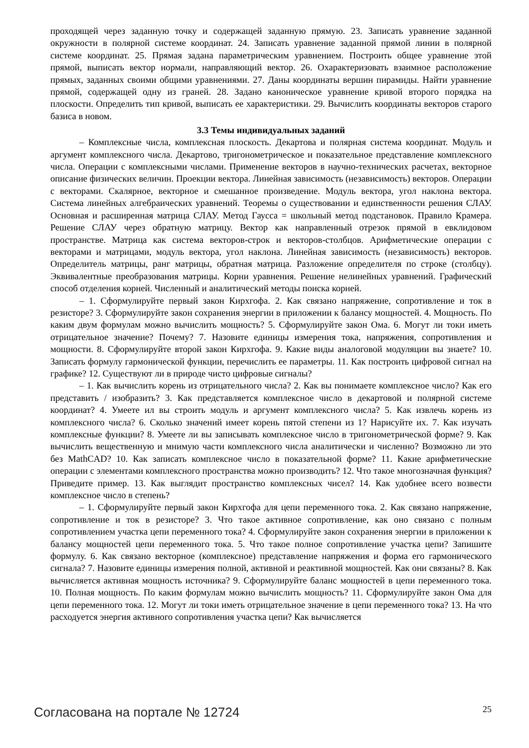проходящей через заданную точку и содержащей заданную прямую. 23. Записать уравнение заданной окружности в полярной системе координат. 24. Записать уравнение заданной прямой линии в полярной системе координат. 25. Прямая задана параметрическим уравнением. Построить общее уравнение этой прямой, выписать вектор нормали, направляющий вектор. 26. Охарактеризовать взаимное расположение прямых, заданных своими общими уравнениями. 27. Даны координаты вершин пирамиды. Найти уравнение прямой, содержащей одну из граней. 28. Задано каноническое уравнение кривой второго порядка на плоскости. Определить тип кривой, выписать ее характеристики. 29. Вычислить координаты векторов старого базиса в новом.
3.3 Темы индивидуальных заданий
– Комплексные числа, комплексная плоскость. Декартова и полярная система координат. Модуль и аргумент комплексного числа. Декартово, тригонометрическое и показательное представление комплексного числа. Операции с комплексными числами. Применение векторов в научно-технических расчетах, векторное описание физических величин. Проекции вектора. Линейная зависимость (независимость) векторов. Операции с векторами. Скалярное, векторное и смешанное произведение. Модуль вектора, угол наклона вектора. Система линейных алгебраических уравнений. Теоремы о существовании и единственности решения СЛАУ. Основная и расширенная матрица СЛАУ. Метод Гаусса = школьный метод подстановок. Правило Крамера. Решение СЛАУ через обратную матрицу. Вектор как направленный отрезок прямой в евклидовом пространстве. Матрица как система векторов-строк и векторов-столбцов. Арифметические операции с векторами и матрицами, модуль вектора, угол наклона. Линейная зависимость (независимость) векторов. Определитель матрицы, ранг матрицы, обратная матрица. Разложение определителя по строке (столбцу). Эквивалентные преобразования матрицы. Корни уравнения. Решение нелинейных уравнений. Графический способ отделения корней. Численный и аналитический методы поиска корней.
– 1. Сформулируйте первый закон Кирхгофа. 2. Как связано напряжение, сопротивление и ток в резисторе? 3. Сформулируйте закон сохранения энергии в приложении к балансу мощностей. 4. Мощность. По каким двум формулам можно вычислить мощность? 5. Сформулируйте закон Ома. 6. Могут ли токи иметь отрицательное значение? Почему? 7. Назовите единицы измерения тока, напряжения, сопротивления и мощности. 8. Сформулируйте второй закон Кирхгофа. 9. Какие виды аналоговой модуляции вы знаете? 10. Записать формулу гармонической функции, перечислить ее параметры. 11. Как построить цифровой сигнал на графике? 12. Существуют ли в природе чисто цифровые сигналы?
– 1. Как вычислить корень из отрицательного числа? 2. Как вы понимаете комплексное число? Как его представить / изобразить? 3. Как представляется комплексное число в декартовой и полярной системе координат? 4. Умеете ил вы строить модуль и аргумент комплексного числа? 5. Как извлечь корень из комплексного числа? 6. Сколько значений имеет корень пятой степени из 1? Нарисуйте их. 7. Как изучать комплексные функции? 8. Умеете ли вы записывать комплексное число в тригонометрической форме? 9. Как вычислить вещественную и мнимую части комплексного числа аналитически и численно? Возможно ли это без MathCAD? 10. Как записать комплексное число в показательной форме? 11. Какие арифметические операции с элементами комплексного пространства можно производить? 12. Что такое многозначная функция? Приведите пример. 13. Как выглядит пространство комплексных чисел? 14. Как удобнее всего возвести комплексное число в степень?
– 1. Сформулируйте первый закон Кирхгофа для цепи переменного тока. 2. Как связано напряжение, сопротивление и ток в резисторе? 3. Что такое активное сопротивление, как оно связано с полным сопротивлением участка цепи переменного тока? 4. Сформулируйте закон сохранения энергии в приложении к балансу мощностей цепи переменного тока. 5. Что такое полное сопротивление участка цепи? Запишите формулу. 6. Как связано векторное (комплексное) представление напряжения и форма его гармонического сигнала? 7. Назовите единицы измерения полной, активной и реактивной мощностей. Как они связаны? 8. Как вычисляется активная мощность источника? 9. Сформулируйте баланс мощностей в цепи переменного тока. 10. Полная мощность. По каким формулам можно вычислить мощность? 11. Сформулируйте закон Ома для цепи переменного тока. 12. Могут ли токи иметь отрицательное значение в цепи переменного тока? 13. На что расходуется энергия активного сопротивления участка цепи? Как вычисляется
Согласована на портале № 12724 25